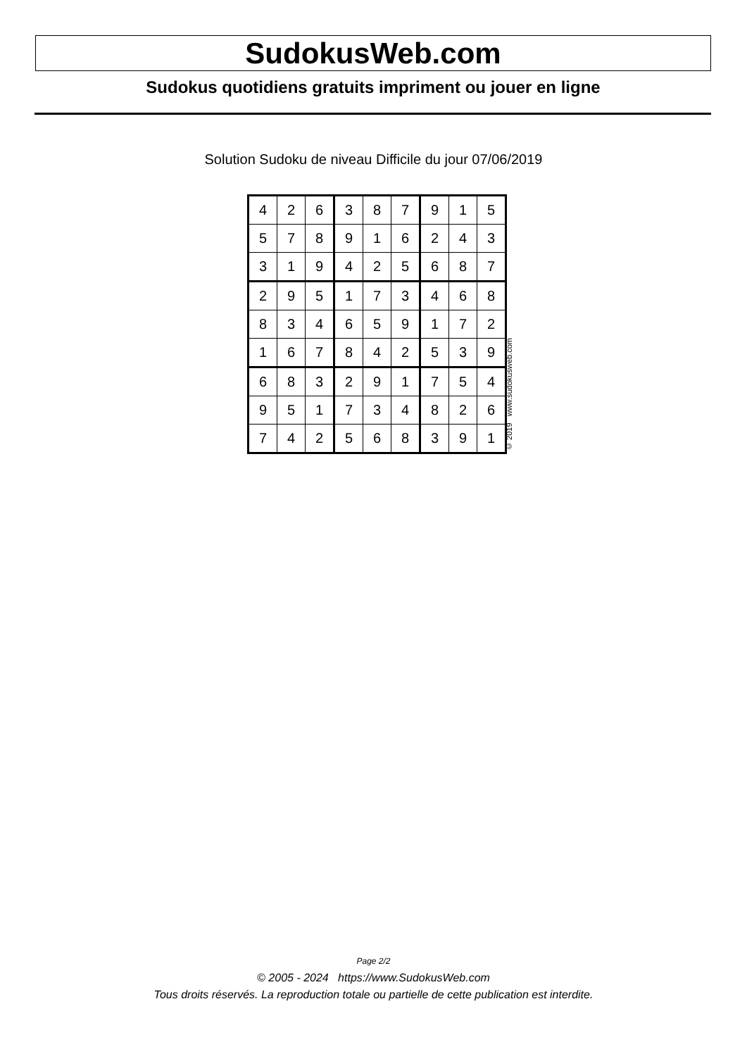SudokusWeb.com
Sudokus quotidiens gratuits impriment ou jouer en ligne
Solution Sudoku de niveau Difficile du jour 07/06/2019
| 4 | 2 | 6 | 3 | 8 | 7 | 9 | 1 | 5 |
| 5 | 7 | 8 | 9 | 1 | 6 | 2 | 4 | 3 |
| 3 | 1 | 9 | 4 | 2 | 5 | 6 | 8 | 7 |
| 2 | 9 | 5 | 1 | 7 | 3 | 4 | 6 | 8 |
| 8 | 3 | 4 | 6 | 5 | 9 | 1 | 7 | 2 |
| 1 | 6 | 7 | 8 | 4 | 2 | 5 | 3 | 9 |
| 6 | 8 | 3 | 2 | 9 | 1 | 7 | 5 | 4 |
| 9 | 5 | 1 | 7 | 3 | 4 | 8 | 2 | 6 |
| 7 | 4 | 2 | 5 | 6 | 8 | 3 | 9 | 1 |
© 2019 www.sudokusweb.com
Page 2/2
© 2005 - 2024 https://www.SudokusWeb.com
Tous droits réservés. La reproduction totale ou partielle de cette publication est interdite.